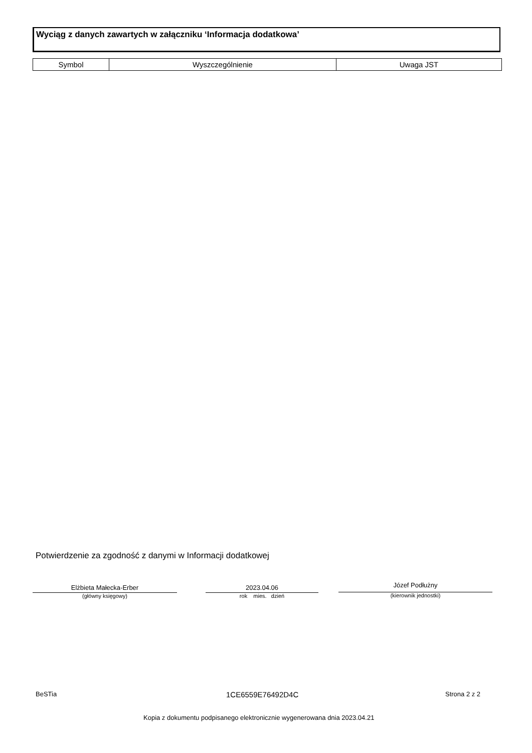Wyciąg z danych zawartych w załączniku ‘Informacja dodatkowa’
| Symbol | Wyszczególnienie | Uwaga JST |
| --- | --- | --- |
Potwierdzenie za zgodność z danymi w Informacji dodatkowej
Elżbieta Małecka-Erber
(główny księgowy)
2023.04.06
rok mies. dzień
Józef Podłużny
(kierownik jednostki)
BeSTia 1CE6559E76492D4C Strona 2 z 2
Kopia z dokumentu podpisanego elektronicznie wygenerowana dnia 2023.04.21